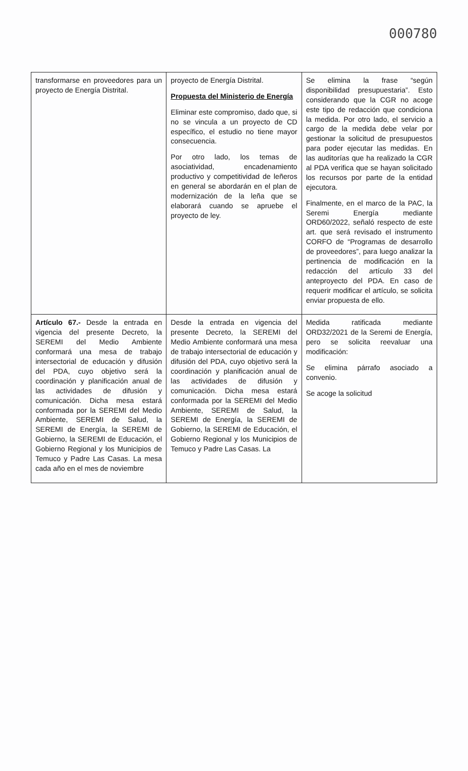000780
| transformarse en proveedores para un proyecto de Energía Distrital. | proyecto de Energía Distrital. Propuesta del Ministerio de Energía Eliminar este compromiso, dado que, si no se vincula a un proyecto de CD específico, el estudio no tiene mayor consecuencia. Por otro lado, los temas de asociatividad, encadenamiento productivo y competitividad de leñeros en general se abordarán en el plan de modernización de la leña que se elaborará cuando se apruebe el proyecto de ley. | Se elimina la frase “según disponibilidad presupuestaria”. Esto considerando que la CGR no acoge este tipo de redacción que condiciona la medida. Por otro lado, el servicio a cargo de la medida debe velar por gestionar la solicitud de presupuestos para poder ejecutar las medidas. En las auditorías que ha realizado la CGR al PDA verifica que se hayan solicitado los recursos por parte de la entidad ejecutora. Finalmente, en el marco de la PAC, la Seremi Energía mediante ORD60/2022, señaló respecto de este art. que será revisado el instrumento CORFO de “Programas de desarrollo de proveedores”, para luego analizar la pertinencia de modificación en la redacción del artículo 33 del anteproyecto del PDA. En caso de requerir modificar el artículo, se solicita enviar propuesta de ello. |
| Artículo 67.- Desde la entrada en vigencia del presente Decreto, la SEREMI del Medio Ambiente conformará una mesa de trabajo intersectorial de educación y difusión del PDA, cuyo objetivo será la coordinación y planificación anual de las actividades de difusión y comunicación. Dicha mesa estará conformada por la SEREMI del Medio Ambiente, SEREMI de Salud, la SEREMI de Energía, la SEREMI de Gobierno, la SEREMI de Educación, el Gobierno Regional y los Municipios de Temuco y Padre Las Casas. La mesa cada año en el mes de noviembre | Desde la entrada en vigencia del presente Decreto, la SEREMI del Medio Ambiente conformará una mesa de trabajo intersectorial de educación y difusión del PDA, cuyo objetivo será la coordinación y planificación anual de las actividades de difusión y comunicación. Dicha mesa estará conformada por la SEREMI del Medio Ambiente, SEREMI de Salud, la SEREMI de Energía, la SEREMI de Gobierno, la SEREMI de Educación, el Gobierno Regional y los Municipios de Temuco y Padre Las Casas. La | Medida ratificada mediante ORD32/2021 de la Seremi de Energía, pero se solicita reevaluar una modificación: Se elimina párrafo asociado a convenio. Se acoge la solicitud |